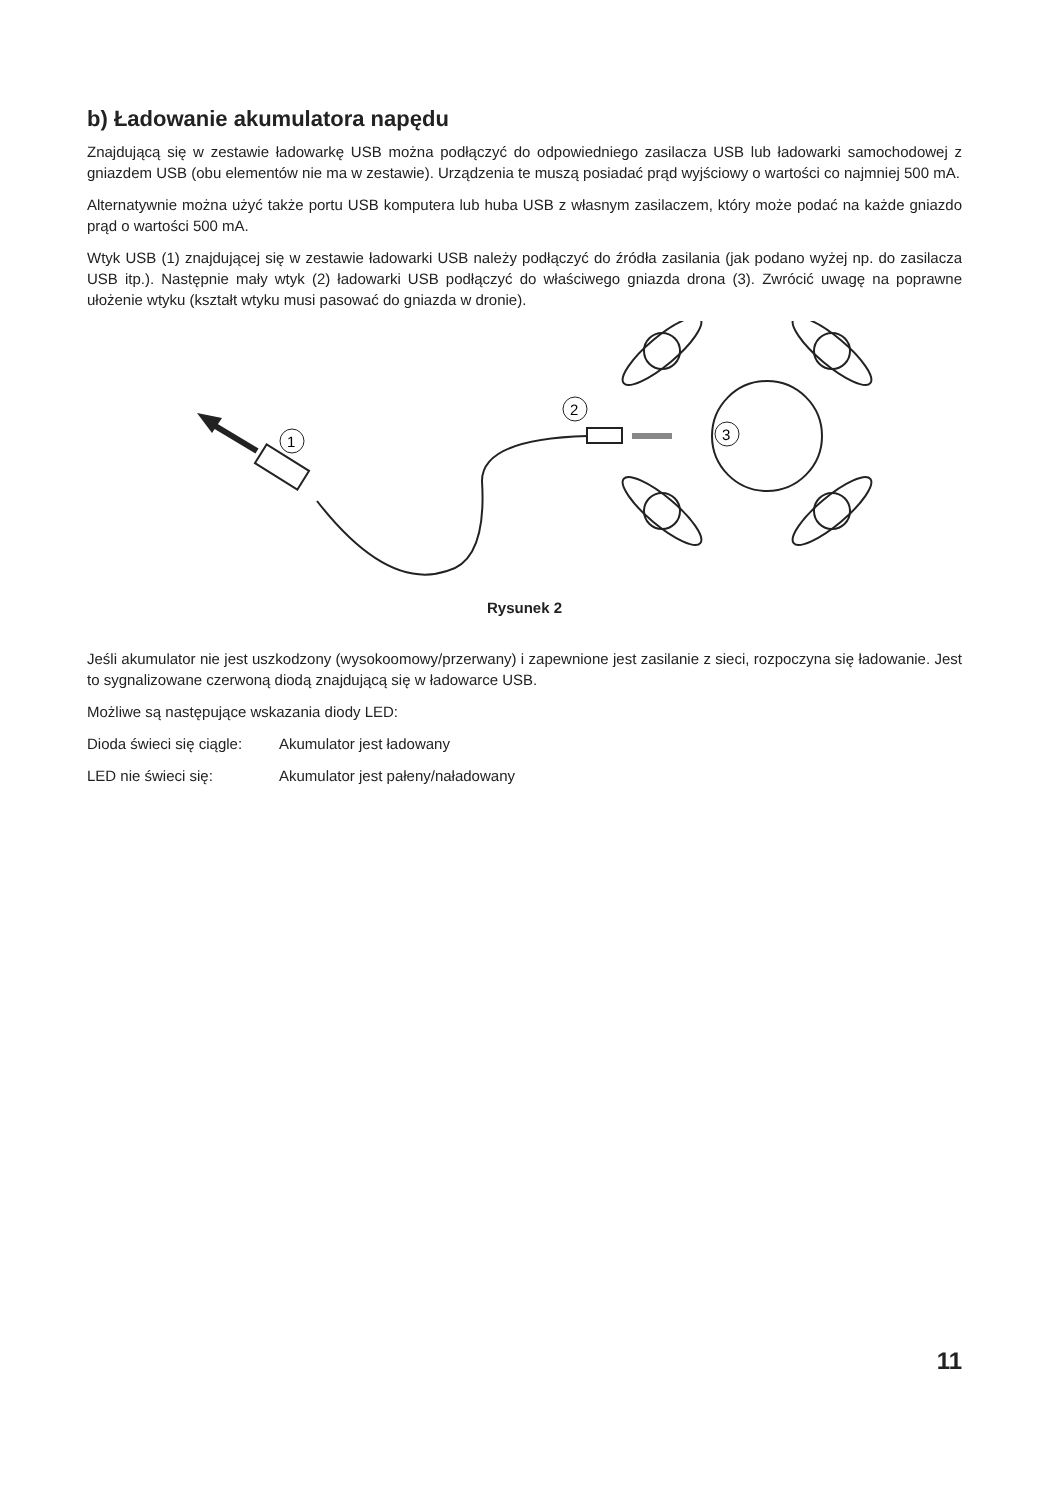b) Ładowanie akumulatora napędu
Znajdującą się w zestawie ładowarkę USB można podłączyć do odpowiedniego zasilacza USB lub ładowarki samochodowej z gniazdem USB (obu elementów nie ma w zestawie). Urządzenia te muszą posiadać prąd wyjściowy o wartości co najmniej 500 mA.
Alternatywnie można użyć także portu USB komputera lub huba USB z własnym zasilaczem, który może podać na każde gniazdo prąd o wartości 500 mA.
Wtyk USB (1) znajdującej się w zestawie ładowarki USB należy podłączyć do źródła zasilania (jak podano wyżej np. do zasilacza USB itp.). Następnie mały wtyk (2) ładowarki USB podłączyć do właściwego gniazda drona (3). Zwrócić uwagę na poprawne ułożenie wtyku (kształt wtyku musi pasować do gniazda w dronie).
1
2
3
Rysunek 2
Jeśli akumulator nie jest uszkodzony (wysokoomowy/przerwany) i zapewnione jest zasilanie z sieci, rozpoczyna się ładowanie. Jest to sygnalizowane czerwoną diodą znajdującą się w ładowarce USB.
Możliwe są następujące wskazania diody LED:
Dioda świeci się ciągle: Akumulator jest ładowany
LED nie świeci się: Akumulator jest pałeny/naładowany
11